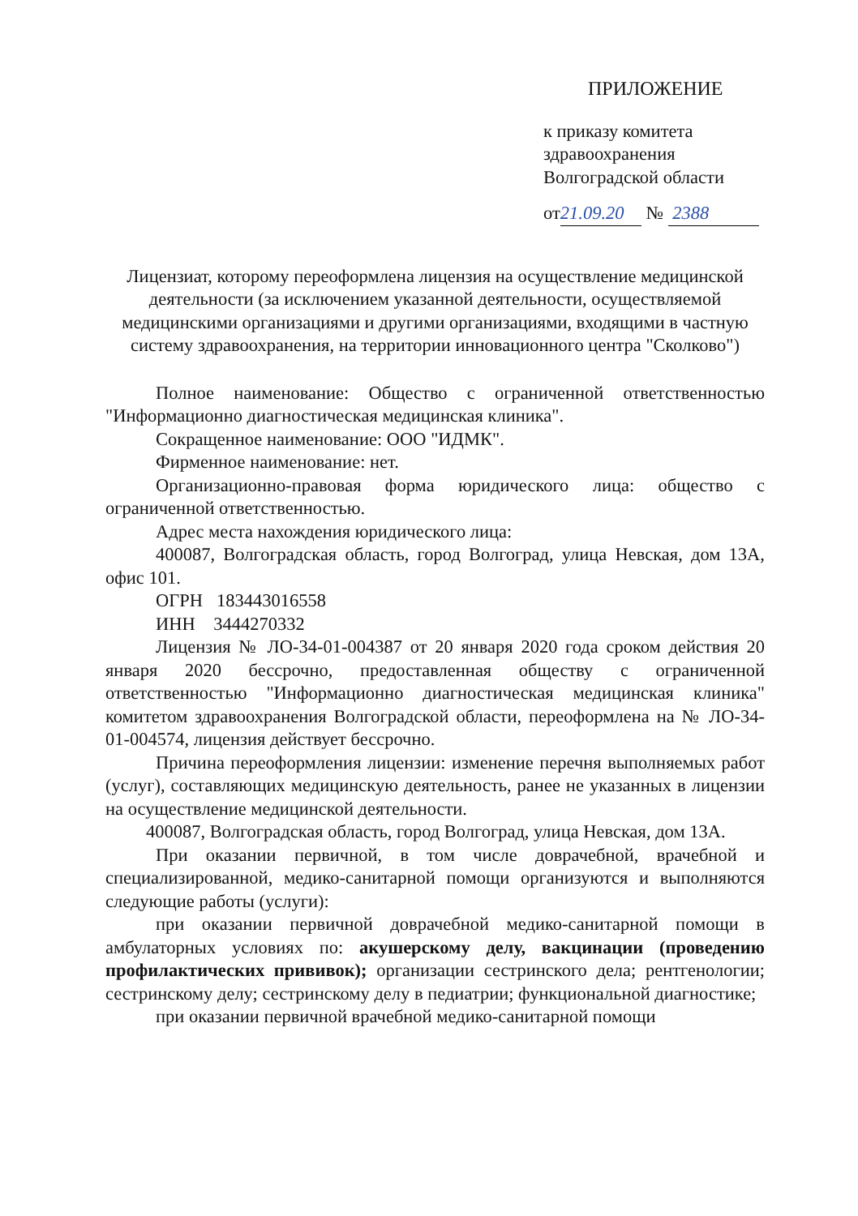ПРИЛОЖЕНИЕ
к приказу комитета
здравоохранения
Волгоградской области
от 21.09.20 № 2388
Лицензиат, которому переоформлена лицензия на осуществление медицинской деятельности (за исключением указанной деятельности, осуществляемой медицинскими организациями и другими организациями, входящими в частную систему здравоохранения, на территории инновационного центра "Сколково")
Полное наименование: Общество с ограниченной ответственностью "Информационно диагностическая медицинская клиника".
Сокращенное наименование: ООО "ИДМК".
Фирменное наименование: нет.
Организационно-правовая форма юридического лица: общество с ограниченной ответственностью.
Адрес места нахождения юридического лица:
400087, Волгоградская область, город Волгоград, улица Невская, дом 13А, офис 101.
ОГРН 183443016558
ИНН 3444270332
Лицензия № ЛО-34-01-004387 от 20 января 2020 года сроком действия 20 января 2020 бессрочно, предоставленная обществу с ограниченной ответственностью "Информационно диагностическая медицинская клиника" комитетом здравоохранения Волгоградской области, переоформлена на № ЛО-34-01-004574, лицензия действует бессрочно.
Причина переоформления лицензии: изменение перечня выполняемых работ (услуг), составляющих медицинскую деятельность, ранее не указанных в лицензии на осуществление медицинской деятельности.
400087, Волгоградская область, город Волгоград, улица Невская, дом 13А.
При оказании первичной, в том числе доврачебной, врачебной и специализированной, медико-санитарной помощи организуются и выполняются следующие работы (услуги):
при оказании первичной доврачебной медико-санитарной помощи в амбулаторных условиях по: акушерскому делу, вакцинации (проведению профилактических прививок); организации сестринского дела; рентгенологии; сестринскому делу; сестринскому делу в педиатрии; функциональной диагностике;
при оказании первичной врачебной медико-санитарной помощи